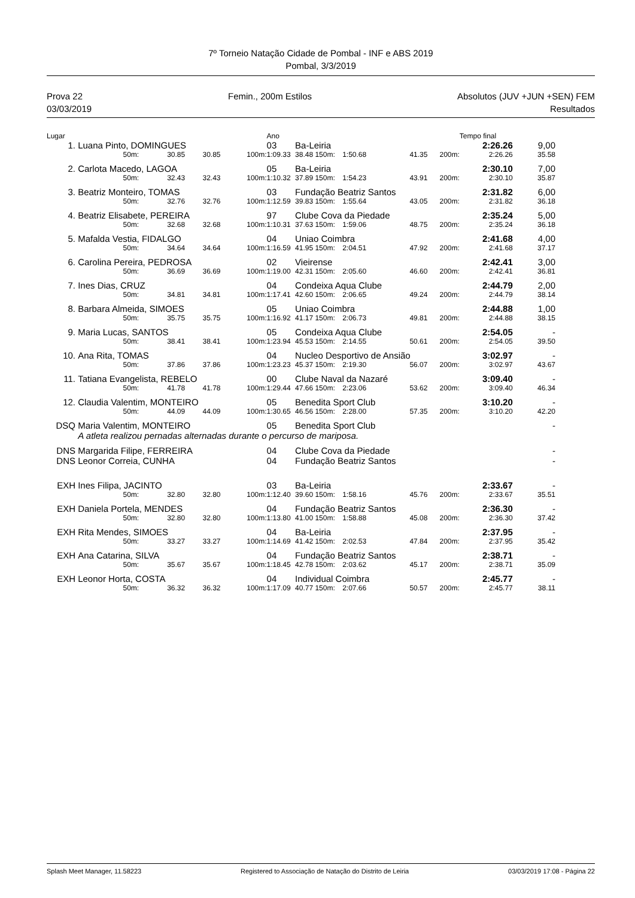7º Torneio Natação Cidade de Pombal - INF e ABS 2019
Pombal, 3/3/2019
Prova 22 Femin., 200m Estilos Absolutos (JUV +JUN +SEN) FEM
03/03/2019 Resultados
| Lugar | | | | | Ano | | | | | Tempo final | |
| 1. | Luana Pinto, DOMINGUES | | | | 03 | Ba-Leiria | | | | 2:26.26 | 9,00 |
| | 50m: | 30.85 | 30.85 | 100m: | 1:09.33 | 38.48 150m: | 1:50.68 | 41.35 | 200m: | 2:26.26 | 35.58 |
| 2. | Carlota Macedo, LAGOA | | | | 05 | Ba-Leiria | | | | 2:30.10 | 7,00 |
| | 50m: | 32.43 | 32.43 | 100m: | 1:10.32 | 37.89 150m: | 1:54.23 | 43.91 | 200m: | 2:30.10 | 35.87 |
| 3. | Beatriz Monteiro, TOMAS | | | | 03 | Fundação Beatriz Santos | | | | 2:31.82 | 6,00 |
| | 50m: | 32.76 | 32.76 | 100m: | 1:12.59 | 39.83 150m: | 1:55.64 | 43.05 | 200m: | 2:31.82 | 36.18 |
| 4. | Beatriz Elisabete, PEREIRA | | | | 97 | Clube Cova da Piedade | | | | 2:35.24 | 5,00 |
| | 50m: | 32.68 | 32.68 | 100m: | 1:10.31 | 37.63 150m: | 1:59.06 | 48.75 | 200m: | 2:35.24 | 36.18 |
| 5. | Mafalda Vestia, FIDALGO | | | | 04 | Uniao Coimbra | | | | 2:41.68 | 4,00 |
| | 50m: | 34.64 | 34.64 | 100m: | 1:16.59 | 41.95 150m: | 2:04.51 | 47.92 | 200m: | 2:41.68 | 37.17 |
| 6. | Carolina Pereira, PEDROSA | | | | 02 | Vieirense | | | | 2:42.41 | 3,00 |
| | 50m: | 36.69 | 36.69 | 100m: | 1:19.00 | 42.31 150m: | 2:05.60 | 46.60 | 200m: | 2:42.41 | 36.81 |
| 7. | Ines Dias, CRUZ | | | | 04 | Condeixa Aqua Clube | | | | 2:44.79 | 2,00 |
| | 50m: | 34.81 | 34.81 | 100m: | 1:17.41 | 42.60 150m: | 2:06.65 | 49.24 | 200m: | 2:44.79 | 38.14 |
| 8. | Barbara Almeida, SIMOES | | | | 05 | Uniao Coimbra | | | | 2:44.88 | 1,00 |
| | 50m: | 35.75 | 35.75 | 100m: | 1:16.92 | 41.17 150m: | 2:06.73 | 49.81 | 200m: | 2:44.88 | 38.15 |
| 9. | Maria Lucas, SANTOS | | | | 05 | Condeixa Aqua Clube | | | | 2:54.05 | - |
| | 50m: | 38.41 | 38.41 | 100m: | 1:23.94 | 45.53 150m: | 2:14.55 | 50.61 | 200m: | 2:54.05 | 39.50 |
| 10. | Ana Rita, TOMAS | | | | 04 | Nucleo Desportivo de Ansião | | | | 3:02.97 | - |
| | 50m: | 37.86 | 37.86 | 100m: | 1:23.23 | 45.37 150m: | 2:19.30 | 56.07 | 200m: | 3:02.97 | 43.67 |
| 11. | Tatiana Evangelista, REBELO | | | | 00 | Clube Naval da Nazaré | | | | 3:09.40 | - |
| | 50m: | 41.78 | 41.78 | 100m: | 1:29.44 | 47.66 150m: | 2:23.06 | 53.62 | 200m: | 3:09.40 | 46.34 |
| 12. | Claudia Valentim, MONTEIRO | | | | 05 | Benedita Sport Club | | | | 3:10.20 | - |
| | 50m: | 44.09 | 44.09 | 100m: | 1:30.65 | 46.56 150m: | 2:28.00 | 57.35 | 200m: | 3:10.20 | 42.20 |
| DSQ | Maria Valentim, MONTEIRO | | | | 05 | Benedita Sport Club | | | | | - |
| | A atleta realizou pernadas alternadas durante o percurso de mariposa. | | | | | | | | | | |
| DNS | Margarida Filipe, FERREIRA | | | | 04 | Clube Cova da Piedade | | | | | - |
| DNS | Leonor Correia, CUNHA | | | | 04 | Fundação Beatriz Santos | | | | | - |
| EXH | Ines Filipa, JACINTO | | | | 03 | Ba-Leiria | | | | 2:33.67 | - |
| | 50m: | 32.80 | 32.80 | 100m: | 1:12.40 | 39.60 150m: | 1:58.16 | 45.76 | 200m: | 2:33.67 | 35.51 |
| EXH | Daniela Portela, MENDES | | | | 04 | Fundação Beatriz Santos | | | | 2:36.30 | - |
| | 50m: | 32.80 | 32.80 | 100m: | 1:13.80 | 41.00 150m: | 1:58.88 | 45.08 | 200m: | 2:36.30 | 37.42 |
| EXH | Rita Mendes, SIMOES | | | | 04 | Ba-Leiria | | | | 2:37.95 | - |
| | 50m: | 33.27 | 33.27 | 100m: | 1:14.69 | 41.42 150m: | 2:02.53 | 47.84 | 200m: | 2:37.95 | 35.42 |
| EXH | Ana Catarina, SILVA | | | | 04 | Fundação Beatriz Santos | | | | 2:38.71 | - |
| | 50m: | 35.67 | 35.67 | 100m: | 1:18.45 | 42.78 150m: | 2:03.62 | 45.17 | 200m: | 2:38.71 | 35.09 |
| EXH | Leonor Horta, COSTA | | | | 04 | Individual Coimbra | | | | 2:45.77 | - |
| | 50m: | 36.32 | 36.32 | 100m: | 1:17.09 | 40.77 150m: | 2:07.66 | 50.57 | 200m: | 2:45.77 | 38.11 |
Splash Meet Manager, 11.58223 Registered to Associação de Natação do Distrito de Leiria 03/03/2019 17:08 - Página 22